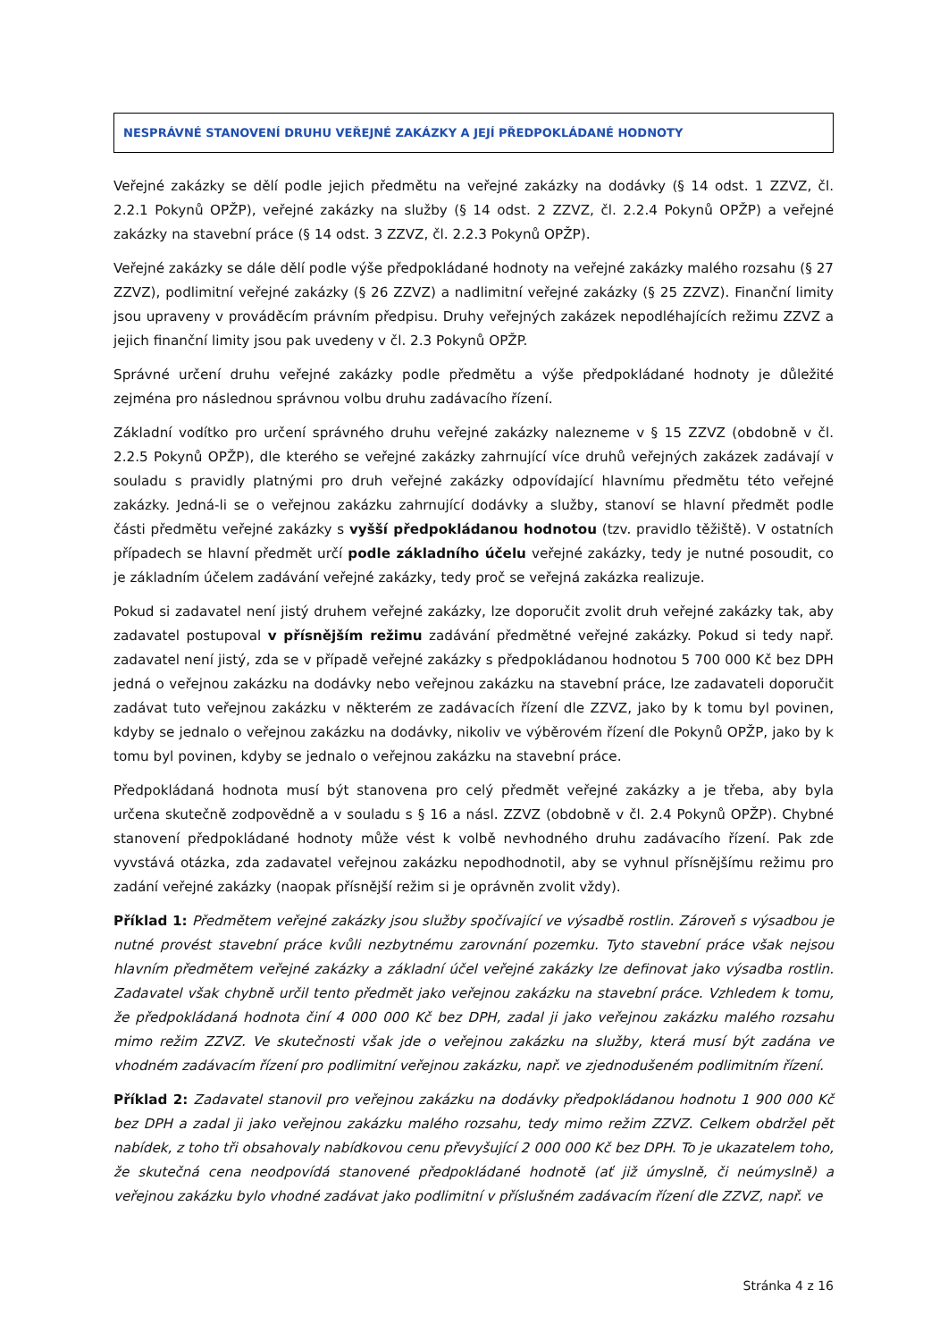NESPRÁVNÉ STANOVENÍ DRUHU VEŘEJNÉ ZAKÁZKY A JEJÍ PŘEDPOKLÁDANÉ HODNOTY
Veřejné zakázky se dělí podle jejich předmětu na veřejné zakázky na dodávky (§ 14 odst. 1 ZZVZ, čl. 2.2.1 Pokynů OPŽP), veřejné zakázky na služby (§ 14 odst. 2 ZZVZ, čl. 2.2.4 Pokynů OPŽP) a veřejné zakázky na stavební práce (§ 14 odst. 3 ZZVZ, čl. 2.2.3 Pokynů OPŽP).
Veřejné zakázky se dále dělí podle výše předpokládané hodnoty na veřejné zakázky malého rozsahu (§ 27 ZZVZ), podlimitní veřejné zakázky (§ 26 ZZVZ) a nadlimitní veřejné zakázky (§ 25 ZZVZ). Finanční limity jsou upraveny v prováděcím právním předpisu. Druhy veřejných zakázek nepodléhajících režimu ZZVZ a jejich finanční limity jsou pak uvedeny v čl. 2.3 Pokynů OPŽP.
Správné určení druhu veřejné zakázky podle předmětu a výše předpokládané hodnoty je důležité zejména pro následnou správnou volbu druhu zadávacího řízení.
Základní vodítko pro určení správného druhu veřejné zakázky nalezneme v § 15 ZZVZ (obdobně v čl. 2.2.5 Pokynů OPŽP), dle kterého se veřejné zakázky zahrnující více druhů veřejných zakázek zadávají v souladu s pravidly platnými pro druh veřejné zakázky odpovídající hlavnímu předmětu této veřejné zakázky. Jedná-li se o veřejnou zakázku zahrnující dodávky a služby, stanoví se hlavní předmět podle části předmětu veřejné zakázky s vyšší předpokládanou hodnotou (tzv. pravidlo těžiště). V ostatních případech se hlavní předmět určí podle základního účelu veřejné zakázky, tedy je nutné posoudit, co je základním účelem zadávání veřejné zakázky, tedy proč se veřejná zakázka realizuje.
Pokud si zadavatel není jistý druhem veřejné zakázky, lze doporučit zvolit druh veřejné zakázky tak, aby zadavatel postupoval v přísnějším režimu zadávání předmětné veřejné zakázky. Pokud si tedy např. zadavatel není jistý, zda se v případě veřejné zakázky s předpokládanou hodnotou 5 700 000 Kč bez DPH jedná o veřejnou zakázku na dodávky nebo veřejnou zakázku na stavební práce, lze zadavateli doporučit zadávat tuto veřejnou zakázku v některém ze zadávacích řízení dle ZZVZ, jako by k tomu byl povinen, kdyby se jednalo o veřejnou zakázku na dodávky, nikoliv ve výběrovém řízení dle Pokynů OPŽP, jako by k tomu byl povinen, kdyby se jednalo o veřejnou zakázku na stavební práce.
Předpokládaná hodnota musí být stanovena pro celý předmět veřejné zakázky a je třeba, aby byla určena skutečně zodpovědně a v souladu s § 16 a násl. ZZVZ (obdobně v čl. 2.4 Pokynů OPŽP). Chybné stanovení předpokládané hodnoty může vést k volbě nevhodného druhu zadávacího řízení. Pak zde vyvstává otázka, zda zadavatel veřejnou zakázku nepodhodnotil, aby se vyhnul přísnějšímu režimu pro zadání veřejné zakázky (naopak přísnější režim si je oprávněn zvolit vždy).
Příklad 1: Předmětem veřejné zakázky jsou služby spočívající ve výsadbě rostlin. Zároveň s výsadbou je nutné provést stavební práce kvůli nezbytnému zarovnání pozemku. Tyto stavební práce však nejsou hlavním předmětem veřejné zakázky a základní účel veřejné zakázky lze definovat jako výsadba rostlin. Zadavatel však chybně určil tento předmět jako veřejnou zakázku na stavební práce. Vzhledem k tomu, že předpokládaná hodnota činí 4 000 000 Kč bez DPH, zadal ji jako veřejnou zakázku malého rozsahu mimo režim ZZVZ. Ve skutečnosti však jde o veřejnou zakázku na služby, která musí být zadána ve vhodném zadávacím řízení pro podlimitní veřejnou zakázku, např. ve zjednodušeném podlimitním řízení.
Příklad 2: Zadavatel stanovil pro veřejnou zakázku na dodávky předpokládanou hodnotu 1 900 000 Kč bez DPH a zadal ji jako veřejnou zakázku malého rozsahu, tedy mimo režim ZZVZ. Celkem obdržel pět nabídek, z toho tři obsahovaly nabídkovou cenu převyšující 2 000 000 Kč bez DPH. To je ukazatelem toho, že skutečná cena neodpovídá stanovené předpokládané hodnotě (ať již úmyslně, či neúmyslně) a veřejnou zakázku bylo vhodné zadávat jako podlimitní v příslušném zadávacím řízení dle ZZVZ, např. ve
Stránka 4 z 16